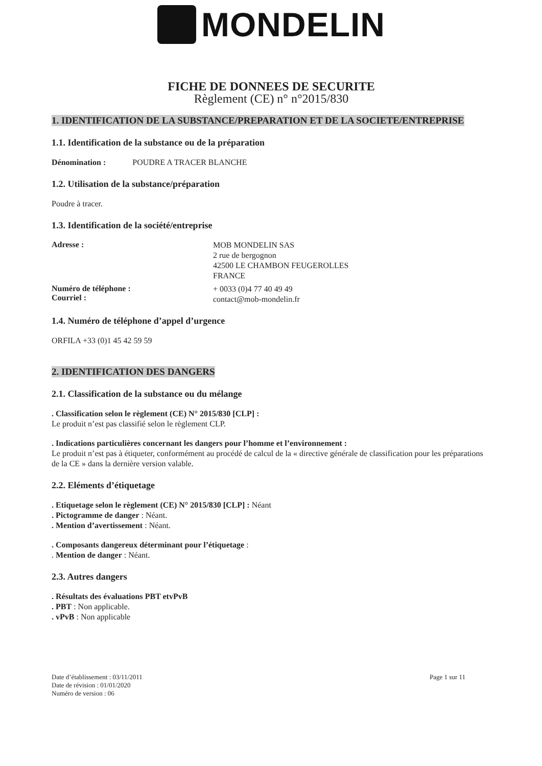MONDELIN
FICHE DE DONNEES DE SECURITE
Règlement (CE) n° n°2015/830
1. IDENTIFICATION DE LA SUBSTANCE/PREPARATION ET DE LA SOCIETE/ENTREPRISE
1.1. Identification de la substance ou de la préparation
Dénomination : POUDRE A TRACER BLANCHE
1.2. Utilisation de la substance/préparation
Poudre à tracer.
1.3. Identification de la société/entreprise
Adresse :
MOB MONDELIN SAS
2 rue de bergognon
42500 LE CHAMBON FEUGEROLLES
FRANCE
Numéro de téléphone :
Courriel :
+ 0033 (0)4 77 40 49 49
contact@mob-mondelin.fr
1.4. Numéro de téléphone d’appel d’urgence
ORFILA +33 (0)1 45 42 59 59
2. IDENTIFICATION DES DANGERS
2.1. Classification de la substance ou du mélange
. Classification selon le règlement (CE) N° 2015/830 [CLP] :
Le produit n’est pas classifié selon le règlement CLP.
. Indications particulières concernant les dangers pour l’homme et l’environnement :
Le produit n’est pas à étiqueter, conformément au procédé de calcul de la « directive générale de classification pour les préparations de la CE » dans la dernière version valable.
2.2. Eléments d’étiquetage
. Etiquetage selon le règlement (CE) N° 2015/830 [CLP] : Néant
. Pictogramme de danger : Néant.
. Mention d’avertissement : Néant.
. Composants dangereux déterminant pour l’étiquetage :
. Mention de danger : Néant.
2.3. Autres dangers
. Résultats des évaluations PBT etvPvB
. PBT : Non applicable.
. vPvB : Non applicable
Date d’établissement : 03/11/2011
Date de révision : 01/01/2020
Numéro de version : 06
Page 1 sur 11